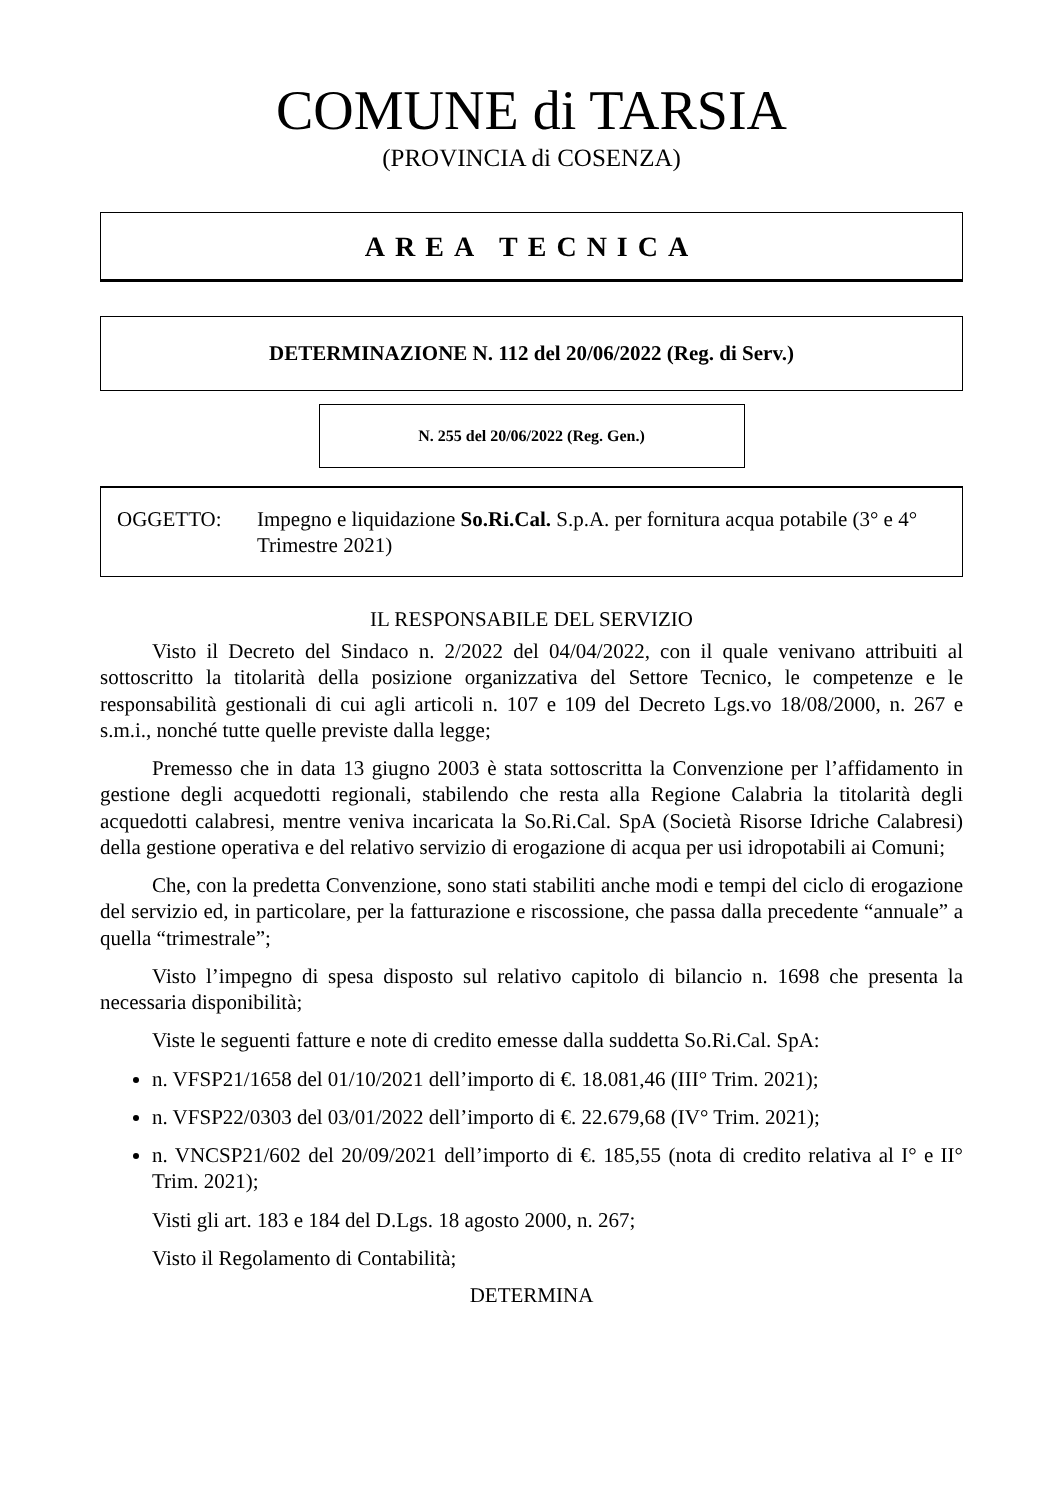COMUNE di TARSIA
(PROVINCIA di COSENZA)
AREA TECNICA
DETERMINAZIONE N. 112 del 20/06/2022 (Reg. di Serv.)
N. 255 del 20/06/2022 (Reg. Gen.)
OGGETTO: Impegno e liquidazione So.Ri.Cal. S.p.A. per fornitura acqua potabile (3° e 4° Trimestre 2021)
IL RESPONSABILE DEL SERVIZIO
Visto il Decreto del Sindaco n. 2/2022 del 04/04/2022, con il quale venivano attribuiti al sottoscritto la titolarità della posizione organizzativa del Settore Tecnico, le competenze e le responsabilità gestionali di cui agli articoli n. 107 e 109 del Decreto Lgs.vo 18/08/2000, n. 267 e s.m.i., nonché tutte quelle previste dalla legge;
Premesso che in data 13 giugno 2003 è stata sottoscritta la Convenzione per l’affidamento in gestione degli acquedotti regionali, stabilendo che resta alla Regione Calabria la titolarità degli acquedotti calabresi, mentre veniva incaricata la So.Ri.Cal. SpA (Società Risorse Idriche Calabresi) della gestione operativa e del relativo servizio di erogazione di acqua per usi idropotabili ai Comuni;
Che, con la predetta Convenzione, sono stati stabiliti anche modi e tempi del ciclo di erogazione del servizio ed, in particolare, per la fatturazione e riscossione, che passa dalla precedente “annuale” a quella “trimestrale”;
Visto l’impegno di spesa disposto sul relativo capitolo di bilancio n. 1698 che presenta la necessaria disponibilità;
Viste le seguenti fatture e note di credito emesse dalla suddetta So.Ri.Cal. SpA:
n. VFSP21/1658 del 01/10/2021 dell’importo di €. 18.081,46 (III° Trim. 2021);
n. VFSP22/0303 del 03/01/2022 dell’importo di €. 22.679,68 (IV° Trim. 2021);
n. VNCSP21/602 del 20/09/2021 dell’importo di €. 185,55 (nota di credito relativa al I° e II° Trim. 2021);
Visti gli art. 183 e 184 del D.Lgs. 18 agosto 2000, n. 267;
Visto il Regolamento di Contabilità;
DETERMINA